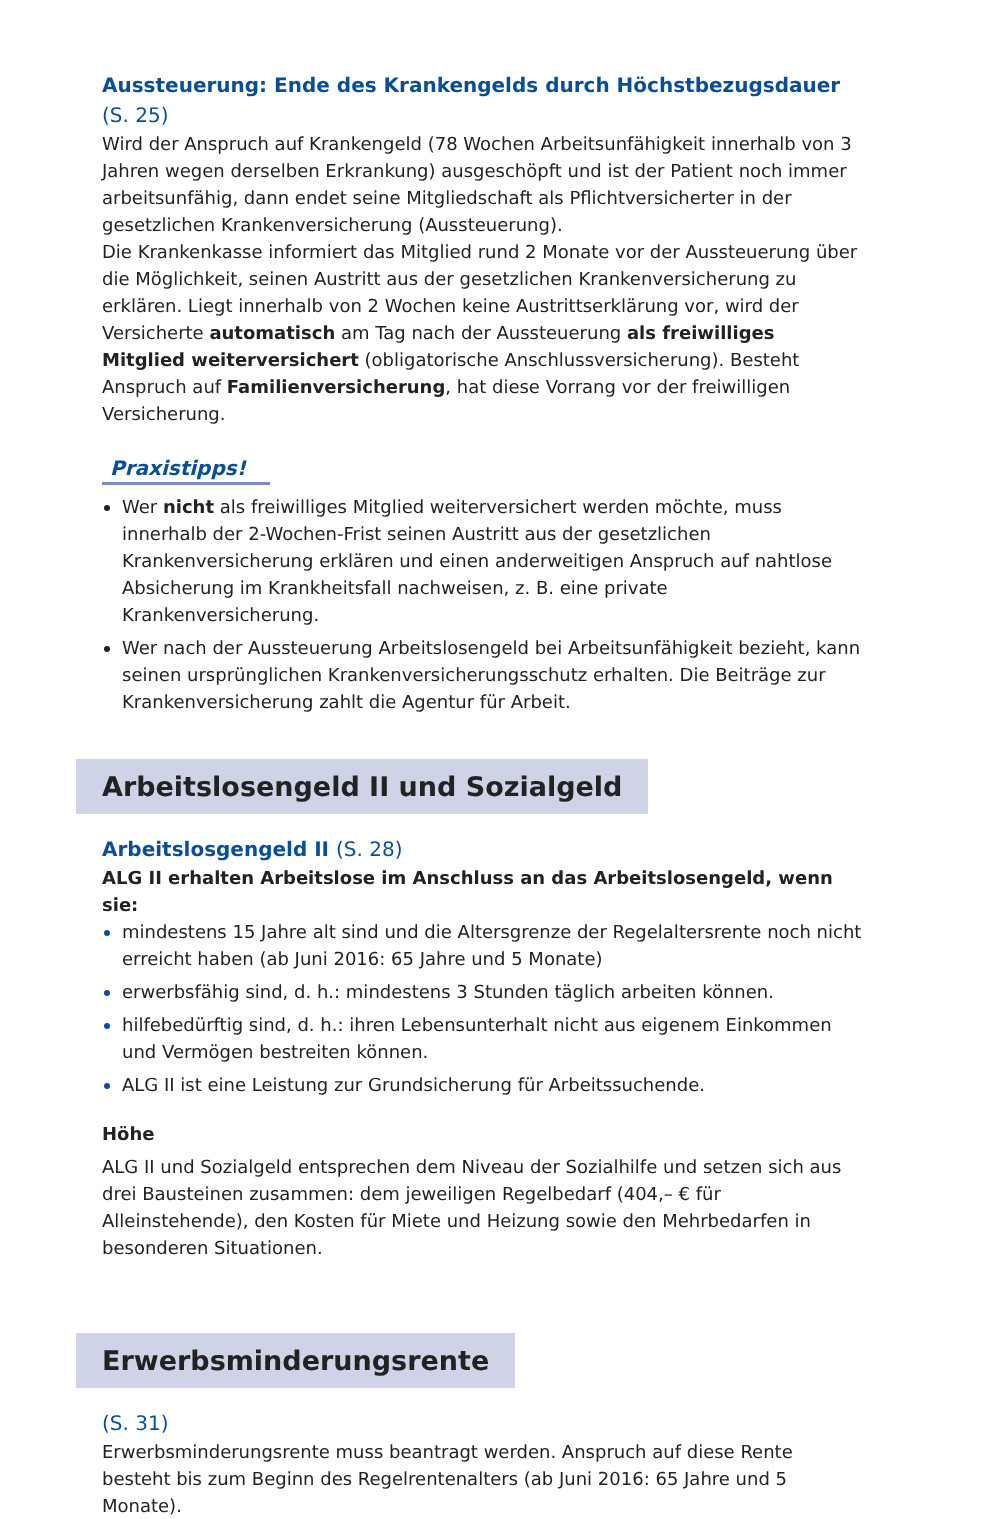Aussteuerung: Ende des Krankengelds durch Höchstbezugsdauer (S. 25)
Wird der Anspruch auf Krankengeld (78 Wochen Arbeitsunfähigkeit innerhalb von 3 Jahren wegen derselben Erkrankung) ausgeschöpft und ist der Patient noch immer arbeitsunfähig, dann endet seine Mitgliedschaft als Pflichtversicherter in der gesetzlichen Krankenversicherung (Aussteuerung).
Die Krankenkasse informiert das Mitglied rund 2 Monate vor der Aussteuerung über die Möglichkeit, seinen Austritt aus der gesetzlichen Krankenversicherung zu erklären. Liegt innerhalb von 2 Wochen keine Austrittserklärung vor, wird der Versicherte automatisch am Tag nach der Aussteuerung als freiwilliges Mitglied weiterversichert (obligatorische Anschlussversicherung). Besteht Anspruch auf Familienversicherung, hat diese Vorrang vor der freiwilligen Versicherung.
Praxistipps!
Wer nicht als freiwilliges Mitglied weiterversichert werden möchte, muss innerhalb der 2-Wochen-Frist seinen Austritt aus der gesetzlichen Krankenversicherung erklären und einen anderweitigen Anspruch auf nahtlose Absicherung im Krankheitsfall nachweisen, z. B. eine private Krankenversicherung.
Wer nach der Aussteuerung Arbeitslosengeld bei Arbeitsunfähigkeit bezieht, kann seinen ursprünglichen Krankenversicherungsschutz erhalten. Die Beiträge zur Krankenversicherung zahlt die Agentur für Arbeit.
Arbeitslosengeld II und Sozialgeld
Arbeitslosgengeld II (S. 28)
ALG II erhalten Arbeitslose im Anschluss an das Arbeitslosengeld, wenn sie:
mindestens 15 Jahre alt sind und die Altersgrenze der Regelaltersrente noch nicht erreicht haben (ab Juni 2016: 65 Jahre und 5 Monate)
erwerbsfähig sind, d. h.: mindestens 3 Stunden täglich arbeiten können.
hilfebedürftig sind, d. h.: ihren Lebensunterhalt nicht aus eigenem Einkommen und Vermögen bestreiten können.
ALG II ist eine Leistung zur Grundsicherung für Arbeitssuchende.
Höhe
ALG II und Sozialgeld entsprechen dem Niveau der Sozialhilfe und setzen sich aus drei Bausteinen zusammen: dem jeweiligen Regelbedarf (404,– € für Alleinstehende), den Kosten für Miete und Heizung sowie den Mehrbedarfen in besonderen Situationen.
Erwerbsminderungsrente
(S. 31)
Erwerbsminderungsrente muss beantragt werden. Anspruch auf diese Rente besteht bis zum Beginn des Regelrentenalters (ab Juni 2016: 65 Jahre und 5 Monate).